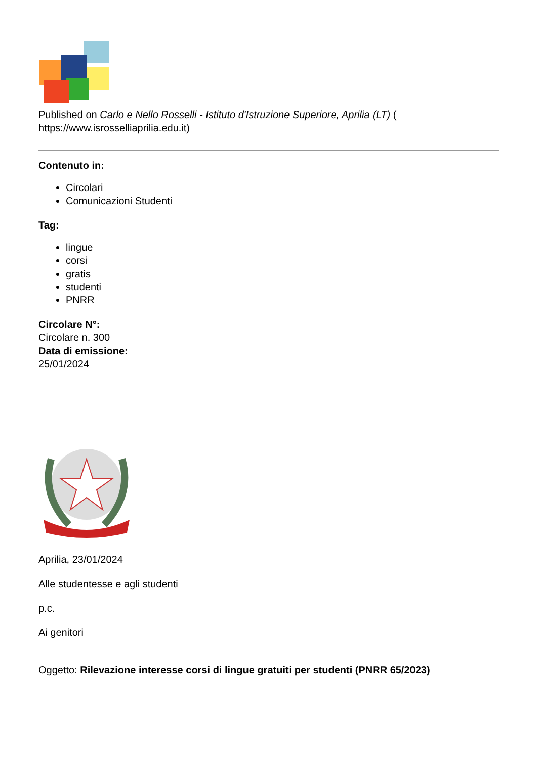Published on Carlo e Nello Rosselli - Istituto d'Istruzione Superiore, Aprilia (LT) ( https://www.isrosselliaprilia.edu.it)
Contenuto in:
Circolari
Comunicazioni Studenti
Tag:
lingue
corsi
gratis
studenti
PNRR
Circolare N°:
Circolare n. 300
Data di emissione:
25/01/2024
Aprilia, 23/01/2024
Alle studentesse e agli studenti
p.c.
Ai genitori
Oggetto: Rilevazione interesse corsi di lingue gratuiti per studenti (PNRR 65/2023)